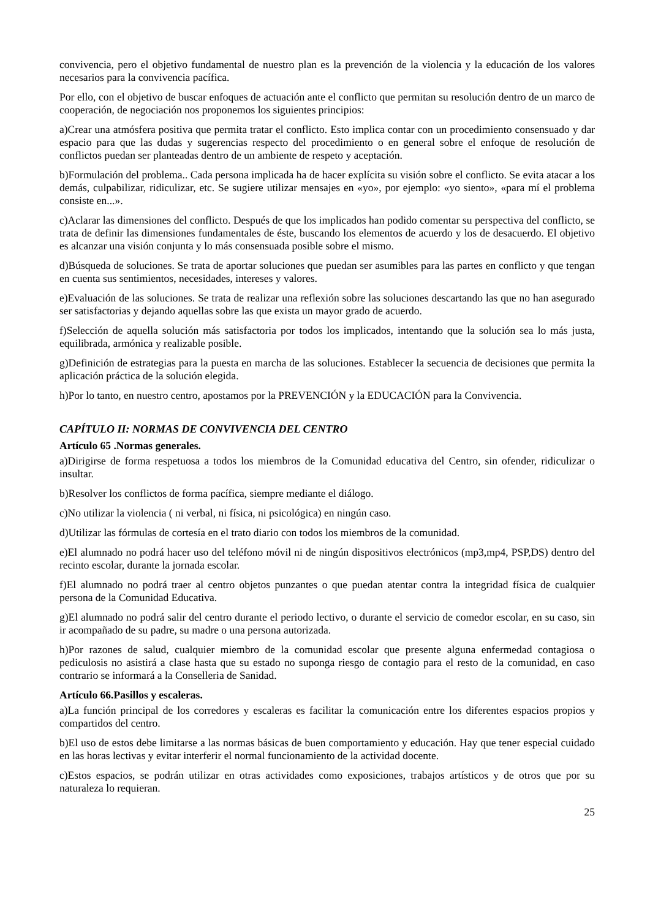convivencia, pero el objetivo fundamental de nuestro plan es la prevención de la violencia y la educación de los valores necesarios para la convivencia pacífica.
Por ello, con el objetivo de buscar enfoques de actuación ante el conflicto que permitan su resolución dentro de un marco de cooperación, de negociación nos proponemos los siguientes principios:
a)Crear una atmósfera positiva que permita tratar el conflicto. Esto implica contar con un procedimiento consensuado y dar espacio para que las dudas y sugerencias respecto del procedimiento o en general sobre el enfoque de resolución de conflictos puedan ser planteadas dentro de un ambiente de respeto y aceptación.
b)Formulación del problema.. Cada persona implicada ha de hacer explícita su visión sobre el conflicto. Se evita atacar a los demás, culpabilizar, ridiculizar, etc. Se sugiere utilizar mensajes en «yo», por ejemplo: «yo siento», «para mí el problema consiste en...».
c)Aclarar las dimensiones del conflicto. Después de que los implicados han podido comentar su perspectiva del conflicto, se trata de definir las dimensiones fundamentales de éste, buscando los elementos de acuerdo y los de desacuerdo. El objetivo es alcanzar una visión conjunta y lo más consensuada posible sobre el mismo.
d)Búsqueda de soluciones. Se trata de aportar soluciones que puedan ser asumibles para las partes en conflicto y que tengan en cuenta sus sentimientos, necesidades, intereses y valores.
e)Evaluación de las soluciones. Se trata de realizar una reflexión sobre las soluciones descartando las que no han asegurado ser satisfactorias y dejando aquellas sobre las que exista un mayor grado de acuerdo.
f)Selección de aquella solución más satisfactoria por todos los implicados, intentando que la solución sea lo más justa, equilibrada, armónica y realizable posible.
g)Definición de estrategias para la puesta en marcha de las soluciones. Establecer la secuencia de decisiones que permita la aplicación práctica de la solución elegida.
h)Por lo tanto, en nuestro centro, apostamos por la PREVENCIÓN y la EDUCACIÓN para la Convivencia.
CAPÍTULO II: NORMAS DE CONVIVENCIA DEL CENTRO
Artículo 65 .Normas generales.
a)Dirigirse de forma respetuosa a todos los miembros de la Comunidad educativa del Centro, sin ofender, ridiculizar o insultar.
b)Resolver los conflictos de forma pacífica, siempre mediante el diálogo.
c)No utilizar la violencia ( ni verbal, ni física, ni psicológica) en ningún caso.
d)Utilizar las fórmulas de cortesía en el trato diario con todos los miembros de la comunidad.
e)El alumnado no podrá hacer uso del teléfono móvil ni de ningún dispositivos electrónicos (mp3,mp4, PSP,DS) dentro del recinto escolar, durante la jornada escolar.
f)El alumnado no podrá traer al centro objetos punzantes o que puedan atentar contra la integridad física de cualquier persona de la Comunidad Educativa.
g)El alumnado no podrá salir del centro durante el periodo lectivo, o durante el servicio de comedor escolar, en su caso, sin ir acompañado de su padre, su madre o una persona autorizada.
h)Por razones de salud, cualquier miembro de la comunidad escolar que presente alguna enfermedad contagiosa o pediculosis no asistirá a clase hasta que su estado no suponga riesgo de contagio para el resto de la comunidad, en caso contrario se informará a la Conselleria de Sanidad.
Artículo 66.Pasillos y escaleras.
a)La función principal de los corredores y escaleras es facilitar la comunicación entre los diferentes espacios propios y compartidos del centro.
b)El uso de estos debe limitarse a las normas básicas de buen comportamiento y educación. Hay que tener especial cuidado en las horas lectivas y evitar interferir el normal funcionamiento de la actividad docente.
c)Estos espacios, se podrán utilizar en otras actividades como exposiciones, trabajos artísticos y de otros que por su naturaleza lo requieran.
25